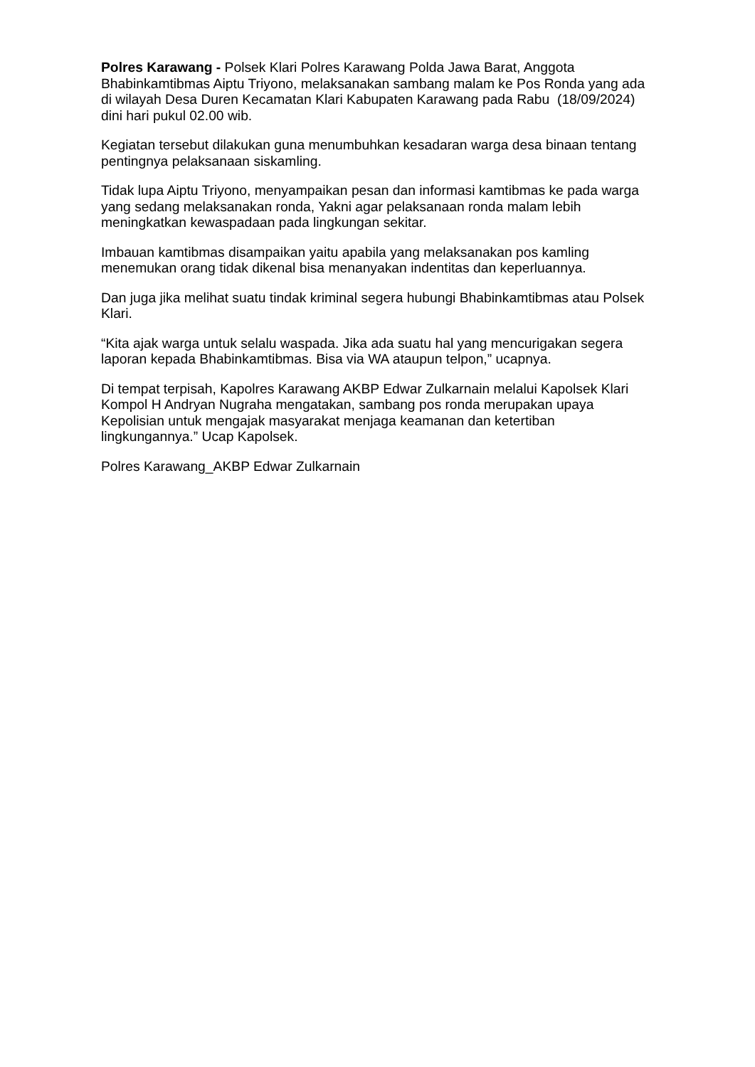Polres Karawang - Polsek Klari Polres Karawang Polda Jawa Barat, Anggota Bhabinkamtibmas Aiptu Triyono, melaksanakan sambang malam ke Pos Ronda yang ada di wilayah Desa Duren Kecamatan Klari Kabupaten Karawang pada Rabu (18/09/2024) dini hari pukul 02.00 wib.
Kegiatan tersebut dilakukan guna menumbuhkan kesadaran warga desa binaan tentang pentingnya pelaksanaan siskamling.
Tidak lupa Aiptu Triyono, menyampaikan pesan dan informasi kamtibmas ke pada warga yang sedang melaksanakan ronda, Yakni agar pelaksanaan ronda malam lebih meningkatkan kewaspadaan pada lingkungan sekitar.
Imbauan kamtibmas disampaikan yaitu apabila yang melaksanakan pos kamling menemukan orang tidak dikenal bisa menanyakan indentitas dan keperluannya.
Dan juga jika melihat suatu tindak kriminal segera hubungi Bhabinkamtibmas atau Polsek Klari.
“Kita ajak warga untuk selalu waspada. Jika ada suatu hal yang mencurigakan segera laporan kepada Bhabinkamtibmas. Bisa via WA ataupun telpon,” ucapnya.
Di tempat terpisah, Kapolres Karawang AKBP Edwar Zulkarnain melalui Kapolsek Klari Kompol H Andryan Nugraha mengatakan, sambang pos ronda merupakan upaya Kepolisian untuk mengajak masyarakat menjaga keamanan dan ketertiban lingkungannya.” Ucap Kapolsek.
Polres Karawang_AKBP Edwar Zulkarnain